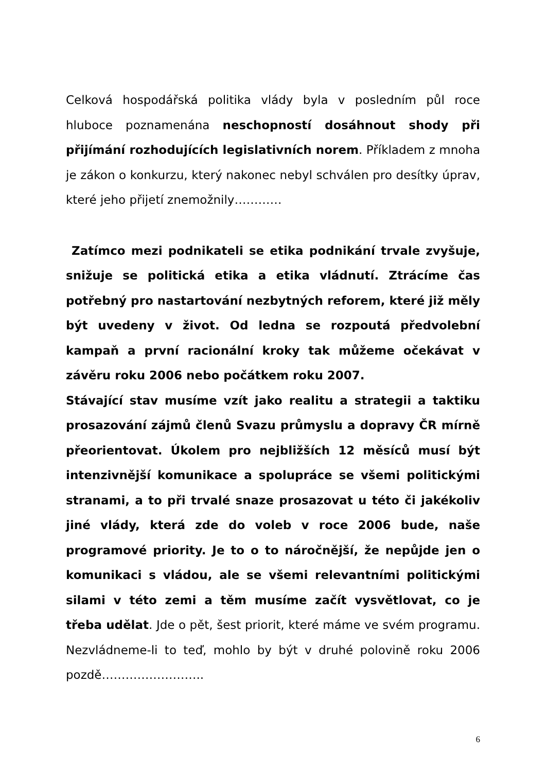Celková hospodářská politika vlády byla v posledním půl roce hluboce poznamenána neschopností dosáhnout shody při přijímání rozhodujících legislativních norem. Příkladem z mnoha je zákon o konkurzu, který nakonec nebyl schválen pro desítky úprav, které jeho přijetí znemožnily…………
Zatímco mezi podnikateli se etika podnikání trvale zvyšuje, snižuje se politická etika a etika vládnutí. Ztrácíme čas potřebný pro nastartování nezbytných reforem, které již měly být uvedeny v život. Od ledna se rozpoutá předvolební kampaň a první racionální kroky tak můžeme očekávat v závěru roku 2006 nebo počátkem roku 2007.
Stávající stav musíme vzít jako realitu a strategii a taktiku prosazování zájmů členů Svazu průmyslu a dopravy ČR mírně přeorientovat. Úkolem pro nejbližších 12 měsíců musí být intenzivnější komunikace a spolupráce se všemi politickými stranami, a to při trvalé snaze prosazovat u této či jakékoliv jiné vlády, která zde do voleb v roce 2006 bude, naše programové priority. Je to o to náročnější, že nepůjde jen o komunikaci s vládou, ale se všemi relevantními politickými silami v této zemi a těm musíme začít vysvětlovat, co je třeba udělat. Jde o pět, šest priorit, které máme ve svém programu. Nezvládneme-li to teď, mohlo by být v druhé polovině roku 2006 pozdě……………………..
6